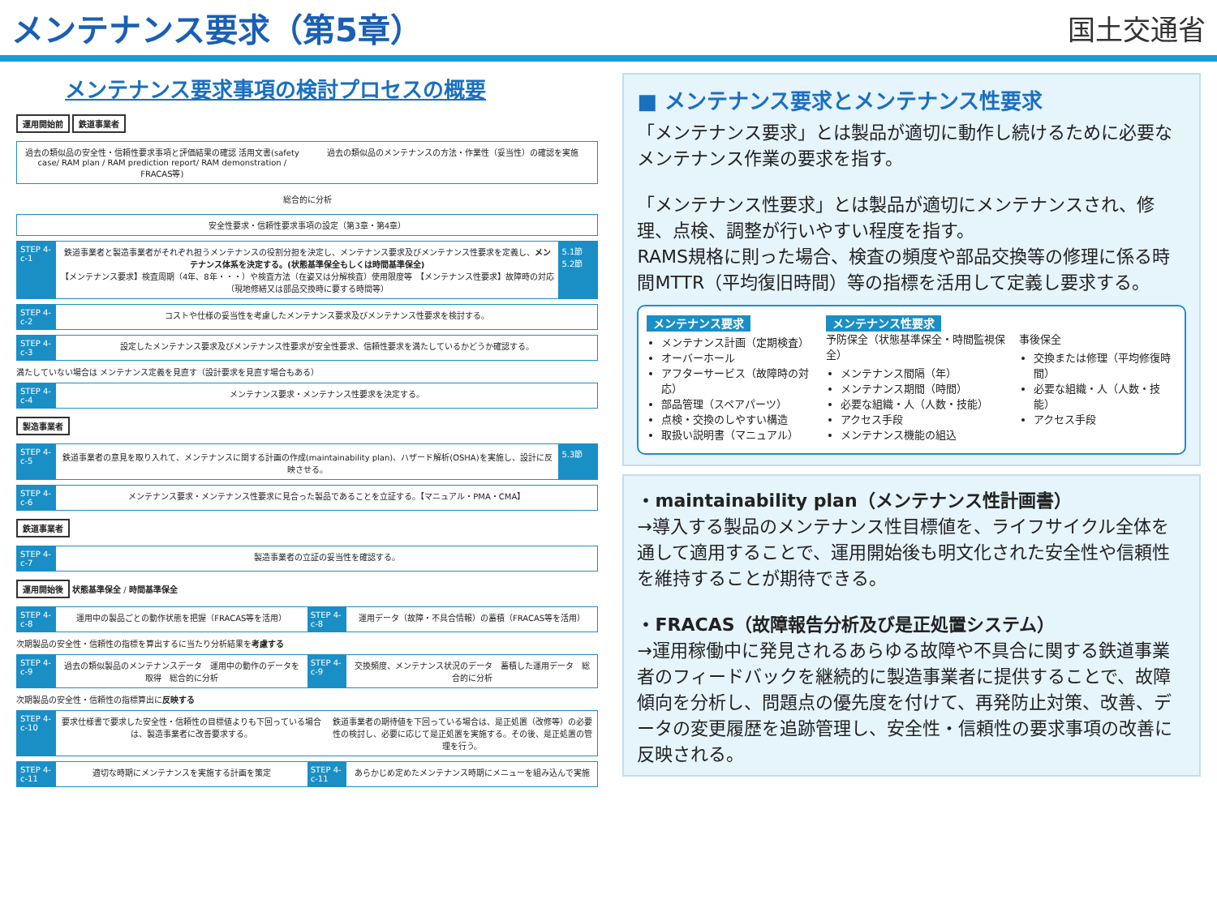メンテナンス要求（第5章）
国土交通省
メンテナンス要求事項の検討プロセスの概要
運用開始前 鉄道事業者
過去の類似品の安全性・信頼性要求事項と評価結果の確認 活用文書(safety case/ RAM plan / RAM prediction report/ RAM demonstration / FRACAS等)
過去の類似品のメンテナンスの方法・作業性（妥当性）の確認を実施
総合的に分析
安全性要求・信頼性要求事項の設定（第3章・第4章）
STEP 4-c-1
鉄道事業者と製造事業者がそれぞれ担うメンテナンスの役割分担を決定し、メンテナンス要求及びメンテナンス性要求を定義し、メンテナンス体系を決定する。(状態基準保全もしくは時間基準保全)
【メンテナンス要求】検査周期（4年、8年・・・）や検査方法（在姿又は分解検査）使用限度等　【メンテナンス性要求】故障時の対応（現地修繕又は部品交換時に要する時間等）
5.1節 5.2節
STEP 4-c-2
コストや仕様の妥当性を考慮したメンテナンス要求及びメンテナンス性要求を検討する。
STEP 4-c-3
設定したメンテナンス要求及びメンテナンス性要求が安全性要求、信頼性要求を満たしているかどうか確認する。
満たしていない場合は メンテナンス定義を見直す（設計要求を見直す場合もある）
STEP 4-c-4
メンテナンス要求・メンテナンス性要求を決定する。
製造事業者
STEP 4-c-5
鉄道事業者の意見を取り入れて、メンテナンスに関する計画の作成(maintainability plan)、ハザード解析(OSHA)を実施し、設計に反映させる。
5.3節
STEP 4-c-6
メンテナンス要求・メンテナンス性要求に見合った製品であることを立証する。【マニュアル・PMA・CMA】
鉄道事業者
STEP 4-c-7
製造事業者の立証の妥当性を確認する。
運用開始後 状態基準保全 / 時間基準保全
STEP 4-c-8
運用中の製品ごとの動作状態を把握（FRACAS等を活用）
STEP 4-c-8
運用データ（故障・不具合情報）の蓄積（FRACAS等を活用）
次期製品の安全性・信頼性の指標を算出するに当たり分析結果を考慮する
STEP 4-c-9
過去の類似製品のメンテナンスデータ　運用中の動作のデータを取得　総合的に分析
STEP 4-c-9
交換頻度、メンテナンス状況のデータ　蓄積した運用データ　総合的に分析
次期製品の安全性・信頼性の指標算出に反映する
STEP 4-c-10
要求仕様書で要求した安全性・信頼性の目標値よりも下回っている場合は、製造事業者に改善要求する。
鉄道事業者の期待値を下回っている場合は、是正処置（改修等）の必要性の検討し、必要に応じて是正処置を実施する。その後、是正処置の管理を行う。
STEP 4-c-11
適切な時期にメンテナンスを実施する計画を策定
STEP 4-c-11
あらかじめ定めたメンテナンス時期にメニューを組み込んで実施
■ メンテナンス要求とメンテナンス性要求
「メンテナンス要求」とは製品が適切に動作し続けるために必要なメンテナンス作業の要求を指す。
「メンテナンス性要求」とは製品が適切にメンテナンスされ、修理、点検、調整が行いやすい程度を指す。
RAMS規格に則った場合、検査の頻度や部品交換等の修理に係る時間MTTR（平均復旧時間）等の指標を活用して定義し要求する。
メンテナンス要求
メンテナンス計画（定期検査）
オーバーホール
アフターサービス（故障時の対応）
部品管理（スペアパーツ）
点検・交換のしやすい構造
取扱い説明書（マニュアル）
メンテナンス性要求
予防保全（状態基準保全・時間監視保全）
メンテナンス間隔（年）
メンテナンス期間（時間）
必要な組織・人（人数・技能）
アクセス手段
メンテナンス機能の組込
事後保全
交換または修理（平均修復時間）
必要な組織・人（人数・技能）
アクセス手段
・maintainability plan（メンテナンス性計画書）
→導入する製品のメンテナンス性目標値を、ライフサイクル全体を通して適用することで、運用開始後も明文化された安全性や信頼性を維持することが期待できる。
・FRACAS（故障報告分析及び是正処置システム）
→運用稼働中に発見されるあらゆる故障や不具合に関する鉄道事業者のフィードバックを継続的に製造事業者に提供することで、故障傾向を分析し、問題点の優先度を付けて、再発防止対策、改善、データの変更履歴を追跡管理し、安全性・信頼性の要求事項の改善に反映される。